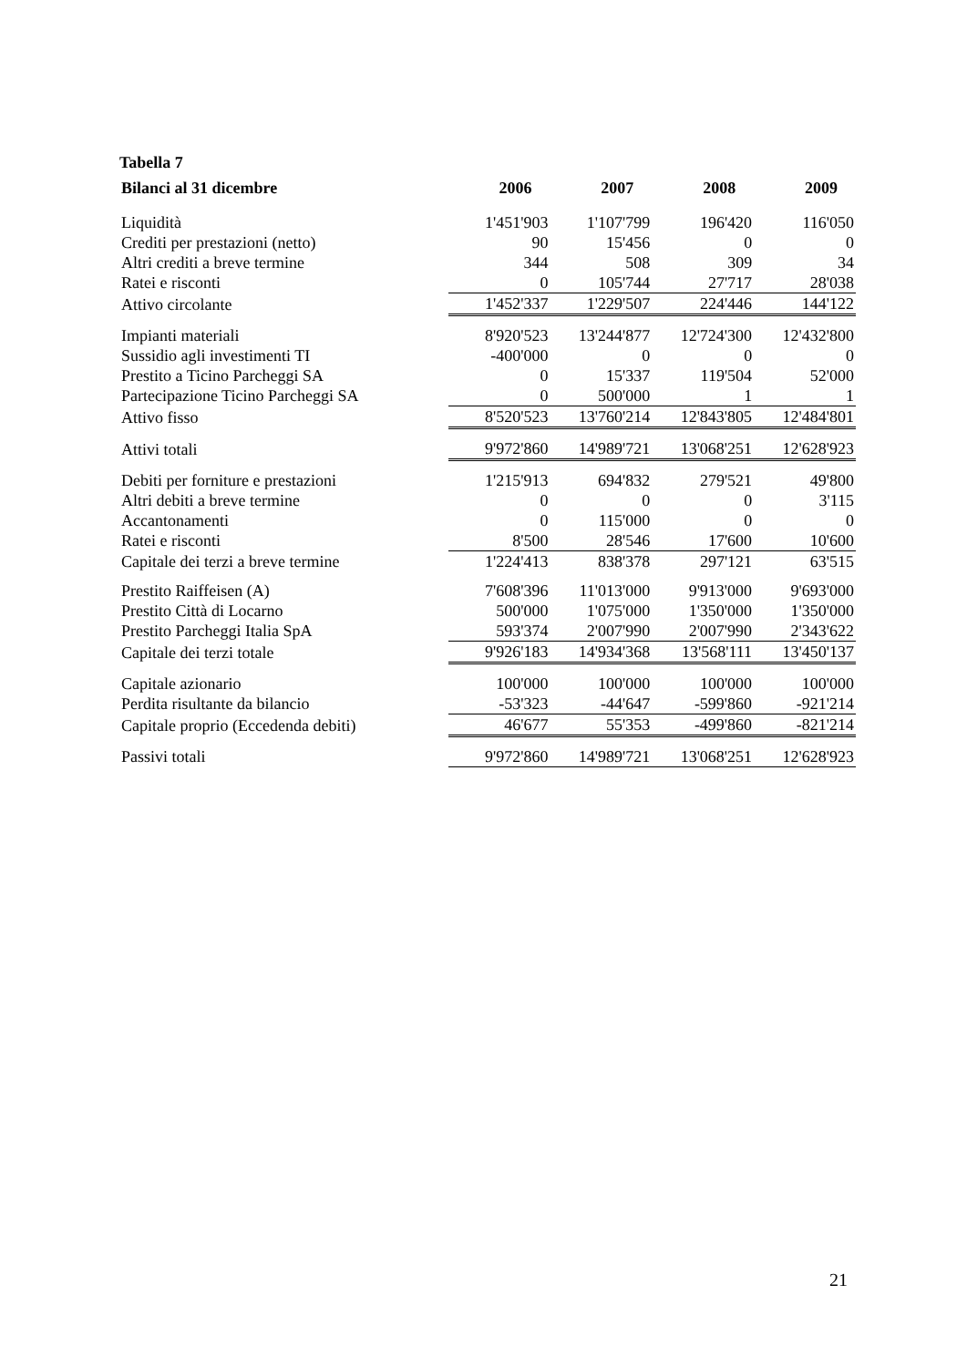Tabella 7
| Bilanci al 31 dicembre | 2006 | 2007 | 2008 | 2009 |
| --- | --- | --- | --- | --- |
| Liquidità | 1'451'903 | 1'107'799 | 196'420 | 116'050 |
| Crediti per prestazioni (netto) | 90 | 15'456 | 0 | 0 |
| Altri crediti a breve termine | 344 | 508 | 309 | 34 |
| Ratei e risconti | 0 | 105'744 | 27'717 | 28'038 |
| Attivo circolante | 1'452'337 | 1'229'507 | 224'446 | 144'122 |
| Impianti materiali | 8'920'523 | 13'244'877 | 12'724'300 | 12'432'800 |
| Sussidio agli investimenti TI | -400'000 | 0 | 0 | 0 |
| Prestito a Ticino Parcheggi SA | 0 | 15'337 | 119'504 | 52'000 |
| Partecipazione Ticino Parcheggi SA | 0 | 500'000 | 1 | 1 |
| Attivo fisso | 8'520'523 | 13'760'214 | 12'843'805 | 12'484'801 |
| Attivi totali | 9'972'860 | 14'989'721 | 13'068'251 | 12'628'923 |
| Debiti per forniture e prestazioni | 1'215'913 | 694'832 | 279'521 | 49'800 |
| Altri debiti a breve termine | 0 | 0 | 0 | 3'115 |
| Accantonamenti | 0 | 115'000 | 0 | 0 |
| Ratei e risconti | 8'500 | 28'546 | 17'600 | 10'600 |
| Capitale dei terzi a breve termine | 1'224'413 | 838'378 | 297'121 | 63'515 |
| Prestito Raiffeisen (A) | 7'608'396 | 11'013'000 | 9'913'000 | 9'693'000 |
| Prestito Città di Locarno | 500'000 | 1'075'000 | 1'350'000 | 1'350'000 |
| Prestito Parcheggi Italia SpA | 593'374 | 2'007'990 | 2'007'990 | 2'343'622 |
| Capitale dei terzi totale | 9'926'183 | 14'934'368 | 13'568'111 | 13'450'137 |
| Capitale azionario | 100'000 | 100'000 | 100'000 | 100'000 |
| Perdita risultante da bilancio | -53'323 | -44'647 | -599'860 | -921'214 |
| Capitale proprio (Eccedenda debiti) | 46'677 | 55'353 | -499'860 | -821'214 |
| Passivi totali | 9'972'860 | 14'989'721 | 13'068'251 | 12'628'923 |
21